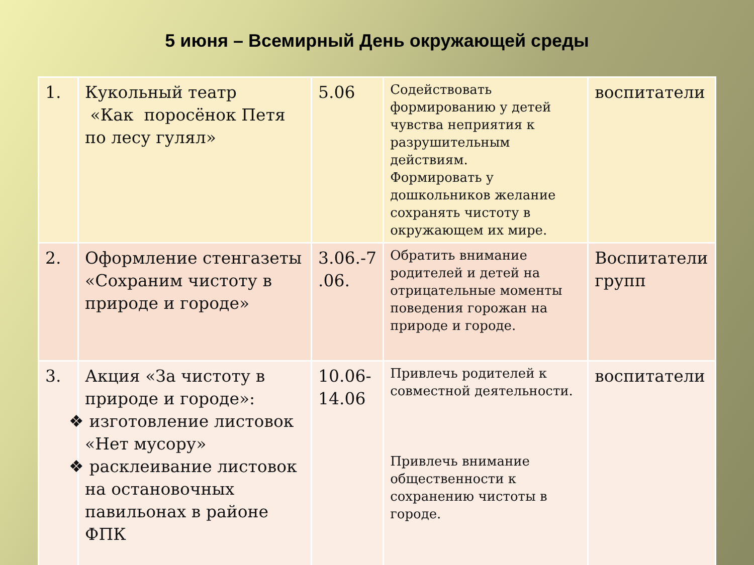5 июня – Всемирный День окружающей среды
| 1. | Кукольный театр «Как поросёнок Петя по лесу гулял» | 5.06 | Содействовать формированию у детей чувства неприятия к разрушительным действиям. Формировать у дошкольников желание сохранять чистоту в окружающем их мире. | воспитатели |
| 2. | Оформление стенгазеты «Сохраним чистоту в природе и городе» | 3.06.-7 .06. | Обратить внимание родителей и детей на отрицательные моменты поведения горожан на природе и городе. | Воспитатели групп |
| 3. | Акция «За чистоту в природе и городе»: ❖ изготовление листовок «Нет мусору» ❖ расклеивание листовок на остановочных павильонах в районе ФПК | 10.06- 14.06 | Привлечь родителей к совместной деятельности. Привлечь внимание общественности к сохранению чистоты в городе. | воспитатели |